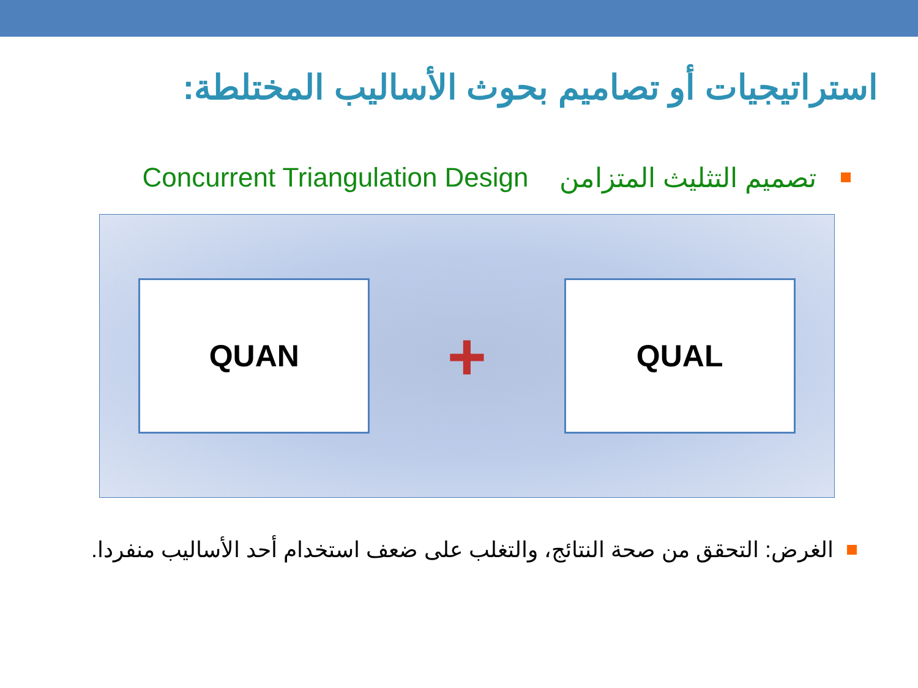استراتيجيات أو تصاميم بحوث الأساليب المختلطة:
تصميم التثليث المتزامن Concurrent Triangulation Design
QUAN
+
QUAL
الغرض: التحقق من صحة النتائج، والتغلب على ضعف استخدام أحد الأساليب منفردا.